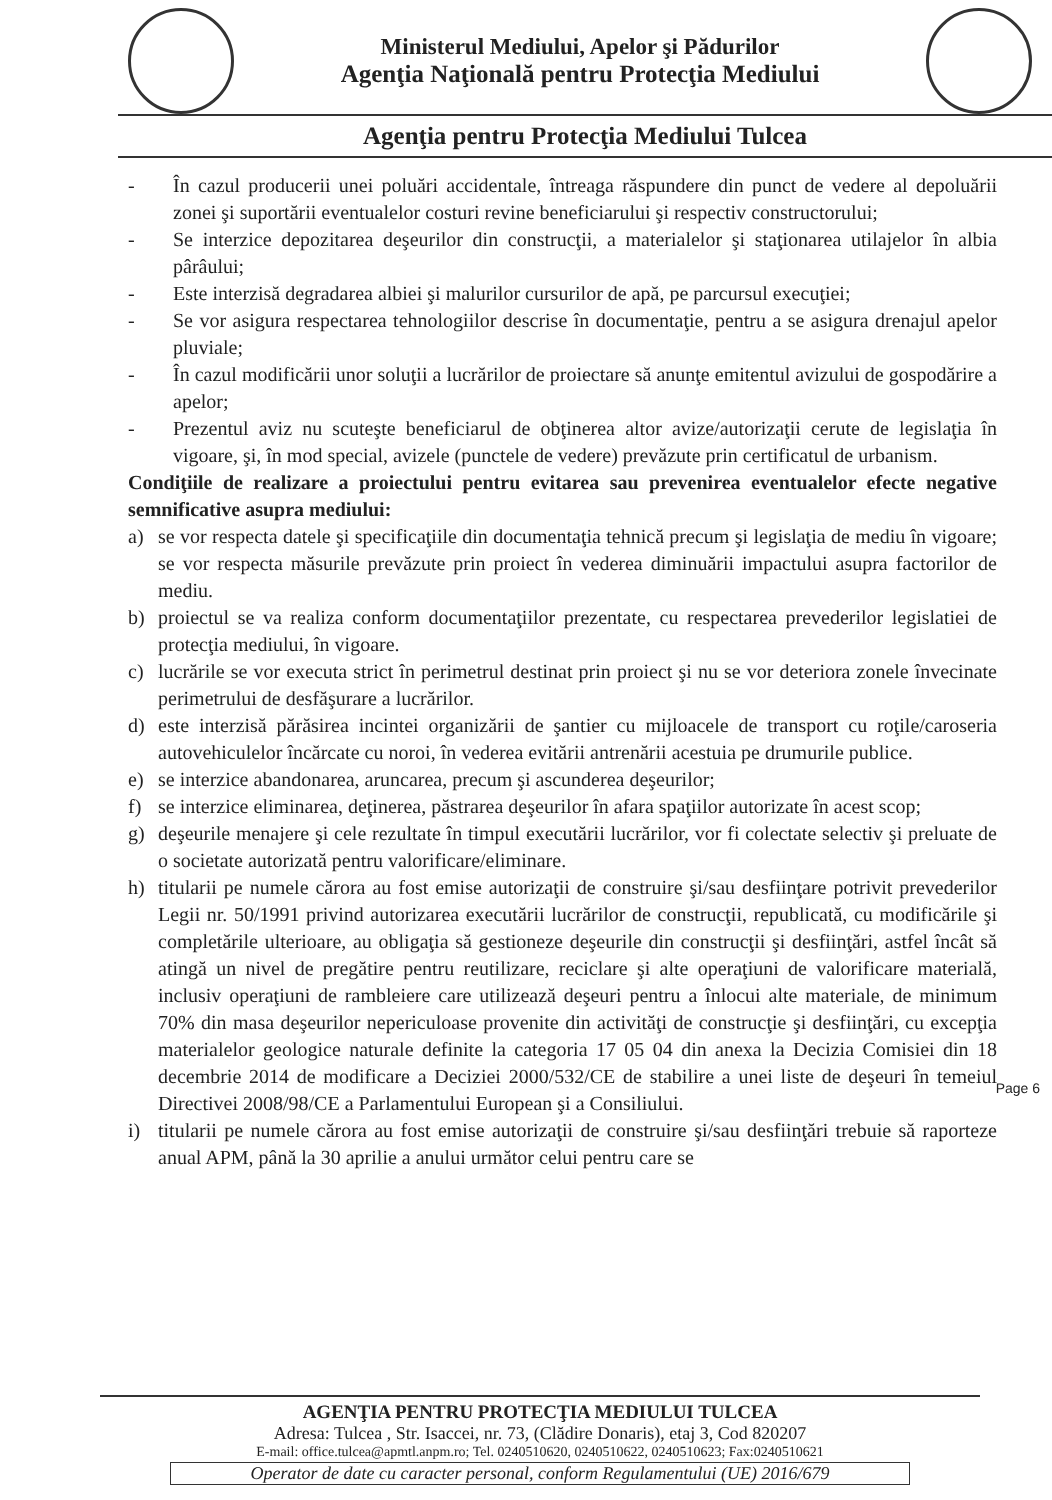Ministerul Mediului, Apelor şi Pădurilor
Agenţia Naţională pentru Protecţia Mediului
Agenţia pentru Protecţia Mediului Tulcea
- În cazul producerii unei poluări accidentale, întreaga răspundere din punct de vedere al depoluării zonei şi suportării eventualelor costuri revine beneficiarului şi respectiv constructorului;
- Se interzice depozitarea deşeurilor din construcţii, a materialelor şi staţionarea utilajelor în albia pârâului;
- Este interzisă degradarea albiei şi malurilor cursurilor de apă, pe parcursul execuţiei;
- Se vor asigura respectarea tehnologiilor descrise în documentaţie, pentru a se asigura drenajul apelor pluviale;
- În cazul modificării unor soluţii a lucrărilor de proiectare să anunţe emitentul avizului de gospodărire a apelor;
- Prezentul aviz nu scuteşte beneficiarul de obţinerea altor avize/autorizaţii cerute de legislaţia în vigoare, şi, în mod special, avizele (punctele de vedere) prevăzute prin certificatul de urbanism.
Condiţiile de realizare a proiectului pentru evitarea sau prevenirea eventualelor efecte negative semnificative asupra mediului:
a) se vor respecta datele şi specificaţiile din documentaţia tehnică precum şi legislaţia de mediu în vigoare; se vor respecta măsurile prevăzute prin proiect în vederea diminuării impactului asupra factorilor de mediu.
b) proiectul se va realiza conform documentaţiilor prezentate, cu respectarea prevederilor legislatiei de protecţia mediului, în vigoare.
c) lucrările se vor executa strict în perimetrul destinat prin proiect şi nu se vor deteriora zonele învecinate perimetrului de desfăşurare a lucrărilor.
d) este interzisă părăsirea incintei organizării de şantier cu mijloacele de transport cu roţile/caroseria autovehiculelor încărcate cu noroi, în vederea evitării antrenării acestuia pe drumurile publice.
e) se interzice abandonarea, aruncarea, precum şi ascunderea deşeurilor;
f) se interzice eliminarea, deţinerea, păstrarea deşeurilor în afara spaţiilor autorizate în acest scop;
g) deşeurile menajere şi cele rezultate în timpul executării lucrărilor, vor fi colectate selectiv şi preluate de o societate autorizată pentru valorificare/eliminare.
h) titularii pe numele cărora au fost emise autorizaţii de construire şi/sau desfiinţare potrivit prevederilor Legii nr. 50/1991 privind autorizarea executării lucrărilor de construcţii, republicată, cu modificările şi completările ulterioare, au obligaţia să gestioneze deşeurile din construcţii şi desfiinţări, astfel încât să atingă un nivel de pregătire pentru reutilizare, reciclare şi alte operaţiuni de valorificare materială, inclusiv operaţiuni de rambleiere care utilizează deşeuri pentru a înlocui alte materiale, de minimum 70% din masa deşeurilor nepericuloase provenite din activităţi de construcţie şi desfiinţări, cu excepţia materialelor geologice naturale definite la categoria 17 05 04 din anexa la Decizia Comisiei din 18 decembrie 2014 de modificare a Deciziei 2000/532/CE de stabilire a unei liste de deşeuri în temeiul Directivei 2008/98/CE a Parlamentului European şi a Consiliului.
i) titularii pe numele cărora au fost emise autorizaţii de construire şi/sau desfiinţări trebuie să raporteze anual APM, până la 30 aprilie a anului următor celui pentru care se
Page 6
AGENŢIA PENTRU PROTECŢIA MEDIULUI TULCEA
Adresa: Tulcea , Str. Isaccei, nr. 73, (Clădire Donaris), etaj 3, Cod 820207
E-mail: office.tulcea@apmtl.anpm.ro; Tel. 0240510620, 0240510622, 0240510623; Fax:0240510621
Operator de date cu caracter personal, conform Regulamentului (UE) 2016/679